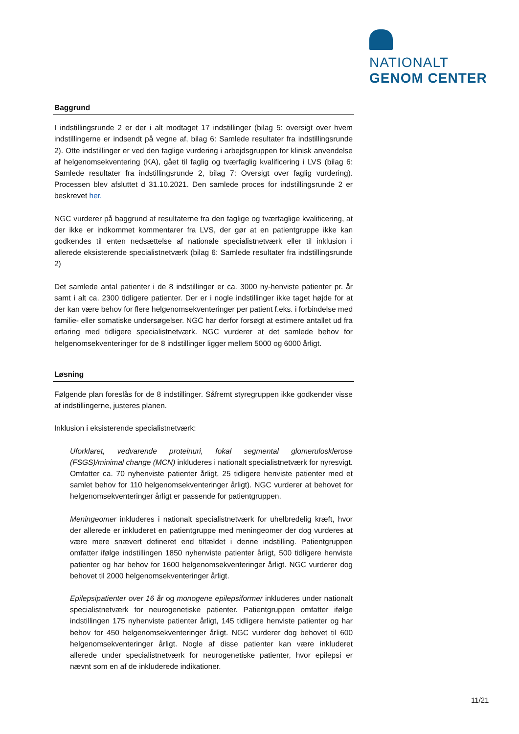NATIONALT
GENOM CENTER
Baggrund
I indstillingsrunde 2 er der i alt modtaget 17 indstillinger (bilag 5: oversigt over hvem indstillingerne er indsendt på vegne af, bilag 6: Samlede resultater fra indstillingsrunde 2). Otte indstillinger er ved den faglige vurdering i arbejdsgruppen for klinisk anvendelse af helgenomsekventering (KA), gået til faglig og tværfaglig kvalificering i LVS (bilag 6: Samlede resultater fra indstillingsrunde 2, bilag 7: Oversigt over faglig vurdering). Processen blev afsluttet d 31.10.2021. Den samlede proces for indstillingsrunde 2 er beskrevet her.
NGC vurderer på baggrund af resultaterne fra den faglige og tværfaglige kvalificering, at der ikke er indkommet kommentarer fra LVS, der gør at en patientgruppe ikke kan godkendes til enten nedsættelse af nationale specialistnetværk eller til inklusion i allerede eksisterende specialistnetværk (bilag 6: Samlede resultater fra indstillingsrunde 2)
Det samlede antal patienter i de 8 indstillinger er ca. 3000 ny-henviste patienter pr. år samt i alt ca. 2300 tidligere patienter. Der er i nogle indstillinger ikke taget højde for at der kan være behov for flere helgenomsekventeringer per patient f.eks. i forbindelse med familie- eller somatiske undersøgelser. NGC har derfor forsøgt at estimere antallet ud fra erfaring med tidligere specialistnetværk. NGC vurderer at det samlede behov for helgenomsekventeringer for de 8 indstillinger ligger mellem 5000 og 6000 årligt.
Løsning
Følgende plan foreslås for de 8 indstillinger. Såfremt styregruppen ikke godkender visse af indstillingerne, justeres planen.
Inklusion i eksisterende specialistnetværk:
Uforklaret, vedvarende proteinuri, fokal segmental glomerulosklerose (FSGS)/minimal change (MCN) inkluderes i nationalt specialistnetværk for nyresvigt. Omfatter ca. 70 nyhenviste patienter årligt, 25 tidligere henviste patienter med et samlet behov for 110 helgenomsekventeringer årligt). NGC vurderer at behovet for helgenomsekventeringer årligt er passende for patientgruppen.
Meningeomer inkluderes i nationalt specialistnetværk for uhelbredelig kræft, hvor der allerede er inkluderet en patientgruppe med meningeomer der dog vurderes at være mere snævert defineret end tilfældet i denne indstilling. Patientgruppen omfatter ifølge indstillingen 1850 nyhenviste patienter årligt, 500 tidligere henviste patienter og har behov for 1600 helgenomsekventeringer årligt. NGC vurderer dog behovet til 2000 helgenomsekventeringer årligt.
Epilepsipatienter over 16 år og monogene epilepsiformer inkluderes under nationalt specialistnetværk for neurogenetiske patienter. Patientgruppen omfatter ifølge indstillingen 175 nyhenviste patienter årligt, 145 tidligere henviste patienter og har behov for 450 helgenomsekventeringer årligt. NGC vurderer dog behovet til 600 helgenomsekventeringer årligt. Nogle af disse patienter kan være inkluderet allerede under specialistnetværk for neurogenetiske patienter, hvor epilepsi er nævnt som en af de inkluderede indikationer.
11/21